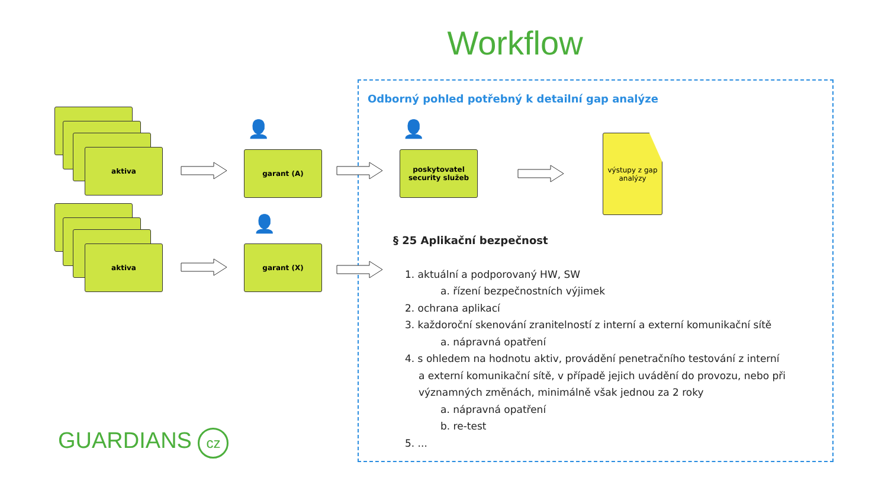Workflow
Odborný pohled potřebný k detailní gap analýze
aktiva
aktiva
👤
garant (A)
👤
garant (X)
👤
poskytovatel
security služeb
výstupy z gap
analýzy
§ 25 Aplikační bezpečnost
1. aktuální a podporovaný HW, SW
a. řízení bezpečnostních výjimek
2. ochrana aplikací
3. každoroční skenování zranitelností z interní a externí komunikační sítě
a. nápravná opatření
4. s ohledem na hodnotu aktiv, provádění penetračního testování z interní
a externí komunikační sítě, v případě jejich uvádění do provozu, nebo při
významných změnách, minimálně však jednou za 2 roky
a. nápravná opatření
b. re-test
5. ...
GUARDIANS cz